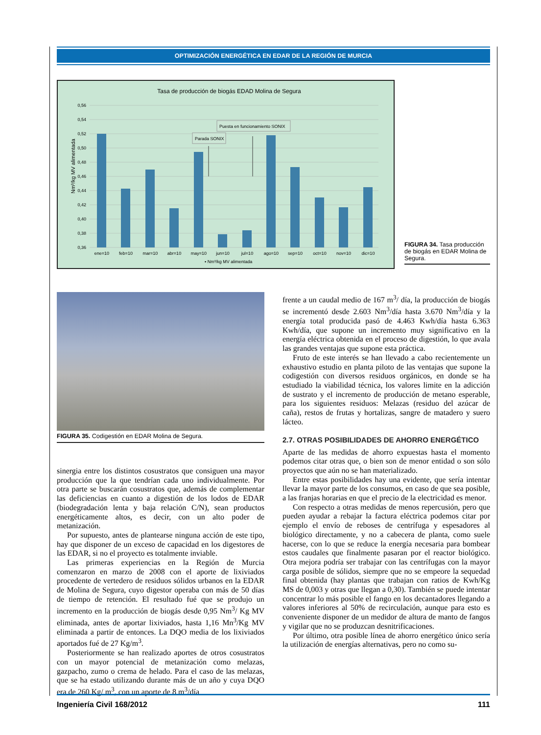OPTIMIZACIÓN ENERGÉTICA EN EDAR DE LA REGIÓN DE MURCIA
Tasa de producción de biogás EDAD Molina de Segura
0,56
0,54
0,52
0,50
0,48
0,46
0,44
0,42
0,40
0,38
0,36
Nm³/kg MV alimentada
ene=10
feb=10
mar=10
abr=10
may=10
jun=10
jul=10
ago=10
sep=10
oct=10
nov=10
dic=10
▪ Nm³/kg MV alimentada
Parada SONIX
Puesta en funcionamiento SONIX
FIGURA 34. Tasa producción de biogás en EDAR Molina de Segura.
FIGURA 35. Codigestión en EDAR Molina de Segura.
sinergia entre los distintos cosustratos que consiguen una mayor producción que la que tendrían cada uno individualmente. Por otra parte se buscarán cosustratos que, además de complementar las deficiencias en cuanto a digestión de los lodos de EDAR (biodegradación lenta y baja relación C/N), sean productos energéticamente altos, es decir, con un alto poder de metanización.
Por supuesto, antes de plantearse ninguna acción de este tipo, hay que disponer de un exceso de capacidad en los digestores de las EDAR, si no el proyecto es totalmente inviable.
Las primeras experiencias en la Región de Murcia comenzaron en marzo de 2008 con el aporte de lixiviados procedente de vertedero de residuos sólidos urbanos en la EDAR de Molina de Segura, cuyo digestor operaba con más de 50 días de tiempo de retención. El resultado fué que se produjo un incremento en la producción de biogás desde 0,95 Nm<sup>3</sup>/ Kg MV eliminada, antes de aportar lixiviados, hasta 1,16 Mn<sup>3</sup>/Kg MV eliminada a partir de entonces. La DQO media de los lixiviados aportados fué de 27 Kg/m<sup>3</sup>.
Posteriormente se han realizado aportes de otros cosustratos con un mayor potencial de metanización como melazas, gazpacho, zumo o crema de helado. Para el caso de las melazas, que se ha estado utilizando durante más de un año y cuya DQO era de 260 Kg/ m<sup>3</sup>, con un aporte de 8 m<sup>3</sup>/día
frente a un caudal medio de 167 m<sup>3</sup>/ día, la producción de biogás se incrementó desde 2.603 Nm<sup>3</sup>/día hasta 3.670 Nm<sup>3</sup>/día y la energía total producida pasó de 4.463 Kwh/día hasta 6.363 Kwh/día, que supone un incremento muy significativo en la energía eléctrica obtenida en el proceso de digestión, lo que avala las grandes ventajas que supone esta práctica.
Fruto de este interés se han llevado a cabo recientemente un exhaustivo estudio en planta piloto de las ventajas que supone la codigestión con diversos residuos orgánicos, en donde se ha estudiado la viabilidad técnica, los valores limite en la adicción de sustrato y el incremento de producción de metano esperable, para los siguientes residuos: Melazas (residuo del azúcar de caña), restos de frutas y hortalizas, sangre de matadero y suero lácteo.
2.7. OTRAS POSIBILIDADES DE AHORRO ENERGÉTICO
Aparte de las medidas de ahorro expuestas hasta el momento podemos citar otras que, o bien son de menor entidad o son sólo proyectos que aún no se han materializado.
Entre estas posibilidades hay una evidente, que sería intentar llevar la mayor parte de los consumos, en caso de que sea posible, a las franjas horarias en que el precio de la electricidad es menor.
Con respecto a otras medidas de menos repercusión, pero que pueden ayudar a rebajar la factura eléctrica podemos citar por ejemplo el envío de reboses de centrífuga y espesadores al biológico directamente, y no a cabecera de planta, como suele hacerse, con lo que se reduce la energía necesaria para bombear estos caudales que finalmente pasaran por el reactor biológico. Otra mejora podría ser trabajar con las centrífugas con la mayor carga posible de sólidos, siempre que no se empeore la sequedad final obtenida (hay plantas que trabajan con ratios de Kwh/Kg MS de 0,003 y otras que llegan a 0,30). También se puede intentar concentrar lo más posible el fango en los decantadores llegando a valores inferiores al 50% de recirculación, aunque para esto es conveniente disponer de un medidor de altura de manto de fangos y vigilar que no se produzcan desnitrificaciones.
Por último, otra posible línea de ahorro energético único sería la utilización de energías alternativas, pero no como su-
Ingeniería Civil 168/2012 111